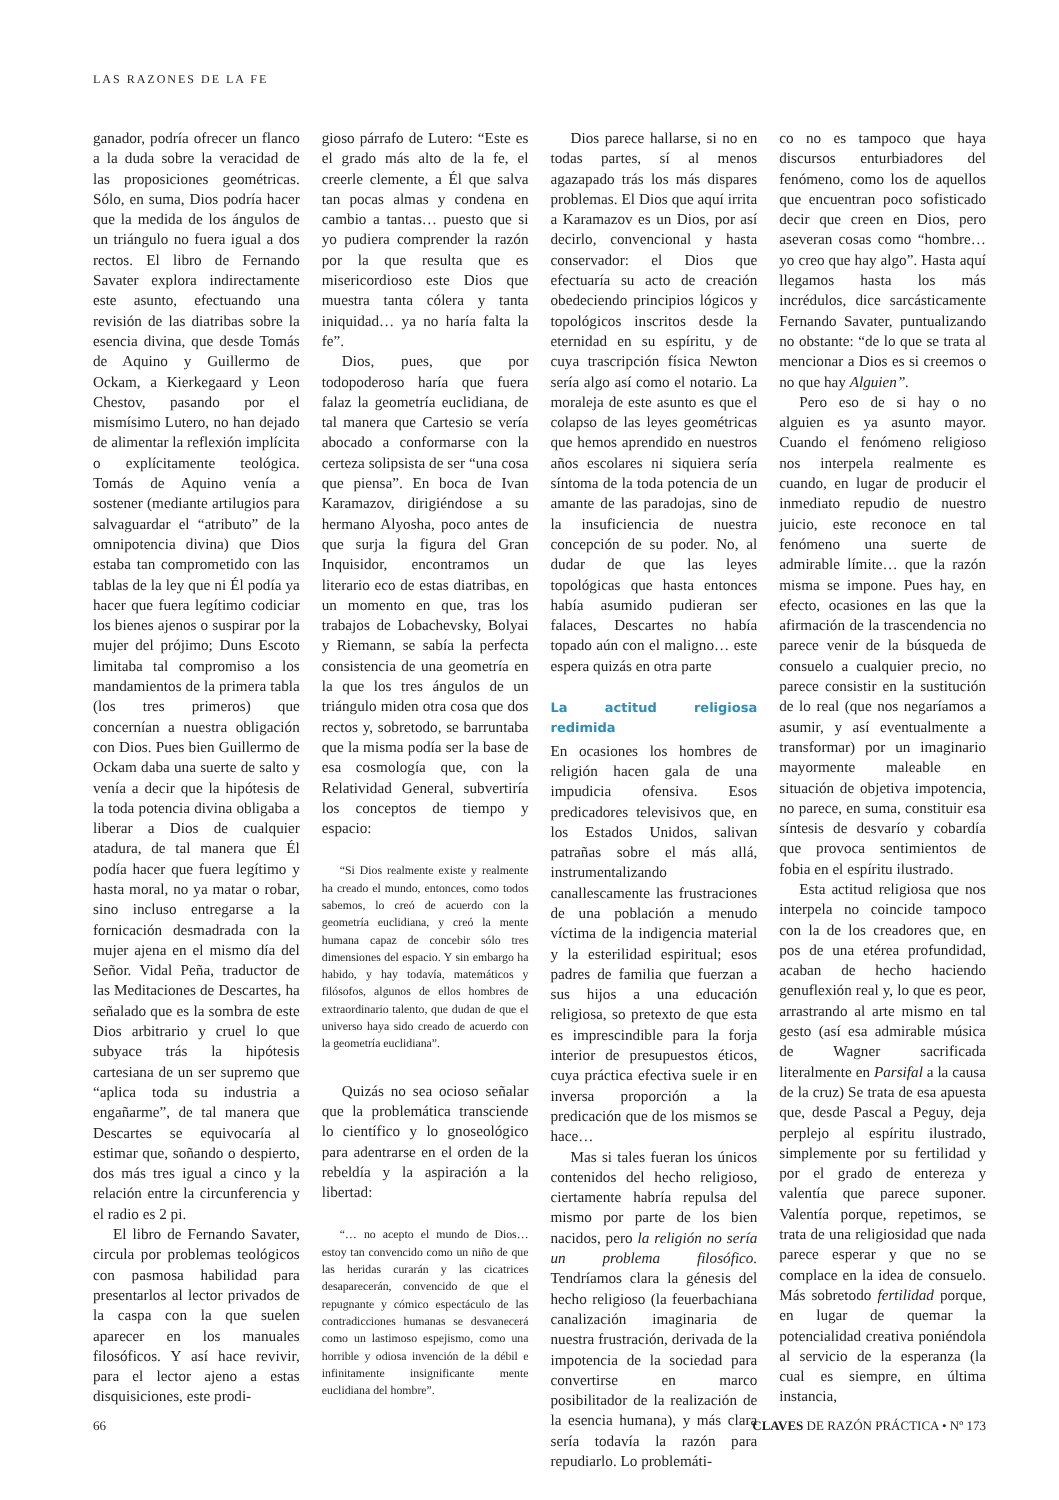LAS RAZONES DE LA FE
ganador, podría ofrecer un flanco a la duda sobre la veracidad de las proposiciones geométricas. Sólo, en suma, Dios podría hacer que la medida de los ángulos de un triángulo no fuera igual a dos rectos. El libro de Fernando Savater explora indirectamente este asunto, efectuando una revisión de las diatribas sobre la esencia divina, que desde Tomás de Aquino y Guillermo de Ockam, a Kierkegaard y Leon Chestov, pasando por el mismísimo Lutero, no han dejado de alimentar la reflexión implícita o explícitamente teológica. Tomás de Aquino venía a sostener (mediante artilugios para salvaguardar el “atributo” de la omnipotencia divina) que Dios estaba tan comprometido con las tablas de la ley que ni Él podía ya hacer que fuera legítimo codiciar los bienes ajenos o suspirar por la mujer del prójimo; Duns Escoto limitaba tal compromiso a los mandamientos de la primera tabla (los tres primeros) que concernían a nuestra obligación con Dios. Pues bien Guillermo de Ockam daba una suerte de salto y venía a decir que la hipótesis de la toda potencia divina obligaba a liberar a Dios de cualquier atadura, de tal manera que Él podía hacer que fuera legítimo y hasta moral, no ya matar o robar, sino incluso entregarse a la fornicación desmadrada con la mujer ajena en el mismo día del Señor. Vidal Peña, traductor de las Meditaciones de Descartes, ha señalado que es la sombra de este Dios arbitrario y cruel lo que subyace trás la hipótesis cartesiana de un ser supremo que “aplica toda su industria a engañarme”, de tal manera que Descartes se equivocaría al estimar que, soñando o despierto, dos más tres igual a cinco y la relación entre la circunferencia y el radio es 2 pi.
El libro de Fernando Savater, circula por problemas teológicos con pasmosa habilidad para presentarlos al lector privados de la caspa con la que suelen aparecer en los manuales filosóficos. Y así hace revivir, para el lector ajeno a estas disquisiciones, este prodi-
gioso párrafo de Lutero: “Este es el grado más alto de la fe, el creerle clemente, a Él que salva tan pocas almas y condena en cambio a tantas… puesto que si yo pudiera comprender la razón por la que resulta que es misericordioso este Dios que muestra tanta cólera y tanta iniquidad… ya no haría falta la fe”.
Dios, pues, que por todopoderoso haría que fuera falaz la geometría euclidiana, de tal manera que Cartesio se vería abocado a conformarse con la certeza solipsista de ser “una cosa que piensa”. En boca de Ivan Karamazov, dirigiéndose a su hermano Alyosha, poco antes de que surja la figura del Gran Inquisidor, encontramos un literario eco de estas diatribas, en un momento en que, tras los trabajos de Lobachevsky, Bolyai y Riemann, se sabía la perfecta consistencia de una geometría en la que los tres ángulos de un triángulo miden otra cosa que dos rectos y, sobretodo, se barruntaba que la misma podía ser la base de esa cosmología que, con la Relatividad General, subvertiría los conceptos de tiempo y espacio:
“Si Dios realmente existe y realmente ha creado el mundo, entonces, como todos sabemos, lo creó de acuerdo con la geometría euclidiana, y creó la mente humana capaz de concebir sólo tres dimensiones del espacio. Y sin embargo ha habido, y hay todavía, matemáticos y filósofos, algunos de ellos hombres de extraordinario talento, que dudan de que el universo haya sido creado de acuerdo con la geometría euclidiana”.
Quizás no sea ocioso señalar que la problemática transciende lo científico y lo gnoseológico para adentrarse en el orden de la rebeldía y la aspiración a la libertad:
“… no acepto el mundo de Dios… estoy tan convencido como un niño de que las heridas curarán y las cicatrices desaparecerán, convencido de que el repugnante y cómico espectáculo de las contradicciones humanas se desvanecerá como un lastimoso espejismo, como una horrible y odiosa invención de la débil e infinitamente insignificante mente euclidiana del hombre”.
Dios parece hallarse, si no en todas partes, sí al menos agazapado trás los más dispares problemas. El Dios que aquí irrita a Karamazov es un Dios, por así decirlo, convencional y hasta conservador: el Dios que efectuaría su acto de creación obedeciendo principios lógicos y topológicos inscritos desde la eternidad en su espíritu, y de cuya trascripción física Newton sería algo así como el notario. La moraleja de este asunto es que el colapso de las leyes geométricas que hemos aprendido en nuestros años escolares ni siquiera sería síntoma de la toda potencia de un amante de las paradojas, sino de la insuficiencia de nuestra concepción de su poder. No, al dudar de que las leyes topológicas que hasta entonces había asumido pudieran ser falaces, Descartes no había topado aún con el maligno… este espera quizás en otra parte
La actitud religiosa redimida
En ocasiones los hombres de religión hacen gala de una impudicia ofensiva. Esos predicadores televisivos que, en los Estados Unidos, salivan patrañas sobre el más allá, instrumentalizando canallescamente las frustraciones de una población a menudo víctima de la indigencia material y la esterilidad espiritual; esos padres de familia que fuerzan a sus hijos a una educación religiosa, so pretexto de que esta es imprescindible para la forja interior de presupuestos éticos, cuya práctica efectiva suele ir en inversa proporción a la predicación que de los mismos se hace…
Mas si tales fueran los únicos contenidos del hecho religioso, ciertamente habría repulsa del mismo por parte de los bien nacidos, pero la religión no sería un problema filosófico. Tendríamos clara la génesis del hecho religioso (la feuerbachiana canalización imaginaria de nuestra frustración, derivada de la impotencia de la sociedad para convertirse en marco posibilitador de la realización de la esencia humana), y más clara sería todavía la razón para repudiarlo. Lo problemáti-
co no es tampoco que haya discursos enturbiadores del fenómeno, como los de aquellos que encuentran poco sofisticado decir que creen en Dios, pero aseveran cosas como “hombre… yo creo que hay algo”. Hasta aquí llegamos hasta los más incrédulos, dice sarcásticamente Fernando Savater, puntualizando no obstante: “de lo que se trata al mencionar a Dios es si creemos o no que hay Alguien”.
Pero eso de si hay o no alguien es ya asunto mayor. Cuando el fenómeno religioso nos interpela realmente es cuando, en lugar de producir el inmediato repudio de nuestro juicio, este reconoce en tal fenómeno una suerte de admirable límite… que la razón misma se impone. Pues hay, en efecto, ocasiones en las que la afirmación de la trascendencia no parece venir de la búsqueda de consuelo a cualquier precio, no parece consistir en la sustitución de lo real (que nos negaríamos a asumir, y así eventualmente a transformar) por un imaginario mayormente maleable en situación de objetiva impotencia, no parece, en suma, constituir esa síntesis de desvarío y cobardía que provoca sentimientos de fobia en el espíritu ilustrado.
Esta actitud religiosa que nos interpela no coincide tampoco con la de los creadores que, en pos de una etérea profundidad, acaban de hecho haciendo genuflexión real y, lo que es peor, arrastrando al arte mismo en tal gesto (así esa admirable música de Wagner sacrificada literalmente en Parsifal a la causa de la cruz) Se trata de esa apuesta que, desde Pascal a Peguy, deja perplejo al espíritu ilustrado, simplemente por su fertilidad y por el grado de entereza y valentía que parece suponer. Valentía porque, repetimos, se trata de una religiosidad que nada parece esperar y que no se complace en la idea de consuelo. Más sobretodo fertilidad porque, en lugar de quemar la potencialidad creativa poniéndola al servicio de la esperanza (la cual es siempre, en última instancia,
66 CLAVES DE RAZÓN PRÁCTICA • Nº 173